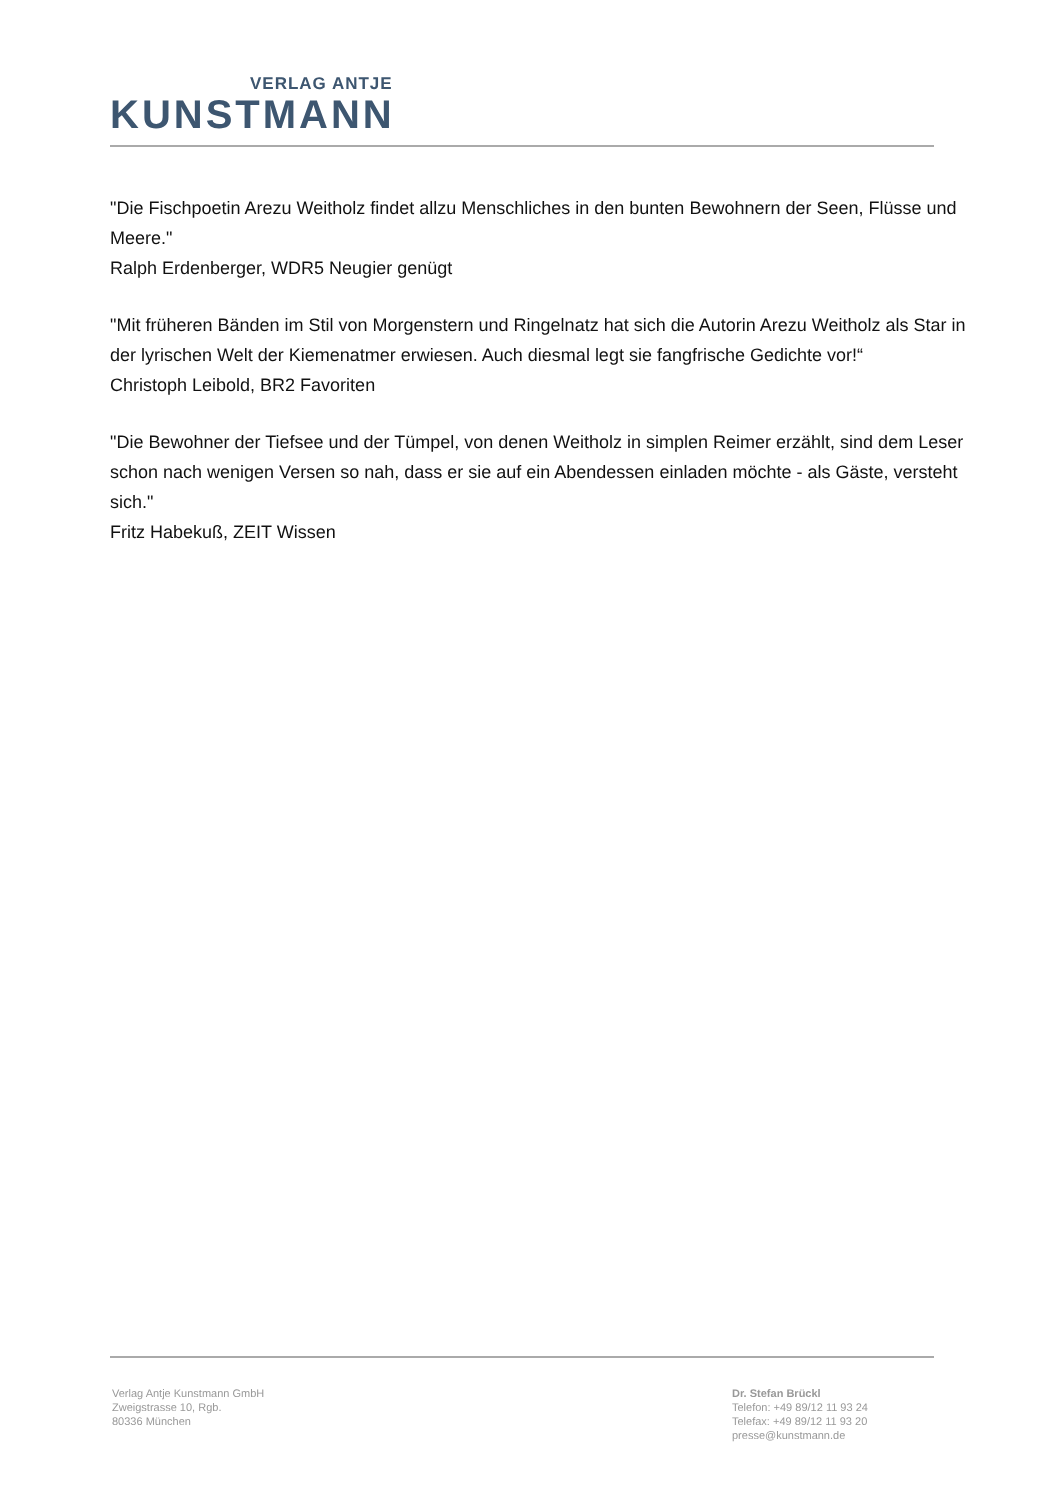VERLAG ANTJE
KUNSTMANN
"Die Fischpoetin Arezu Weitholz findet allzu Menschliches in den bunten Bewohnern der Seen, Flüsse und Meere."
Ralph Erdenberger, WDR5 Neugier genügt
"Mit früheren Bänden im Stil von Morgenstern und Ringelnatz hat sich die Autorin Arezu Weitholz als Star in der lyrischen Welt der Kiemenatmer erwiesen. Auch diesmal legt sie fangfrische Gedichte vor!“
Christoph Leibold, BR2 Favoriten
"Die Bewohner der Tiefsee und der Tümpel, von denen Weitholz in simplen Reimer erzählt, sind dem Leser schon nach wenigen Versen so nah, dass er sie auf ein Abendessen einladen möchte - als Gäste, versteht sich."
Fritz Habekuß, ZEIT Wissen
Verlag Antje Kunstmann GmbH
Zweigstrasse 10, Rgb.
80336 München
Dr. Stefan Brückl
Telefon: +49 89/12 11 93 24
Telefax: +49 89/12 11 93 20
presse@kunstmann.de